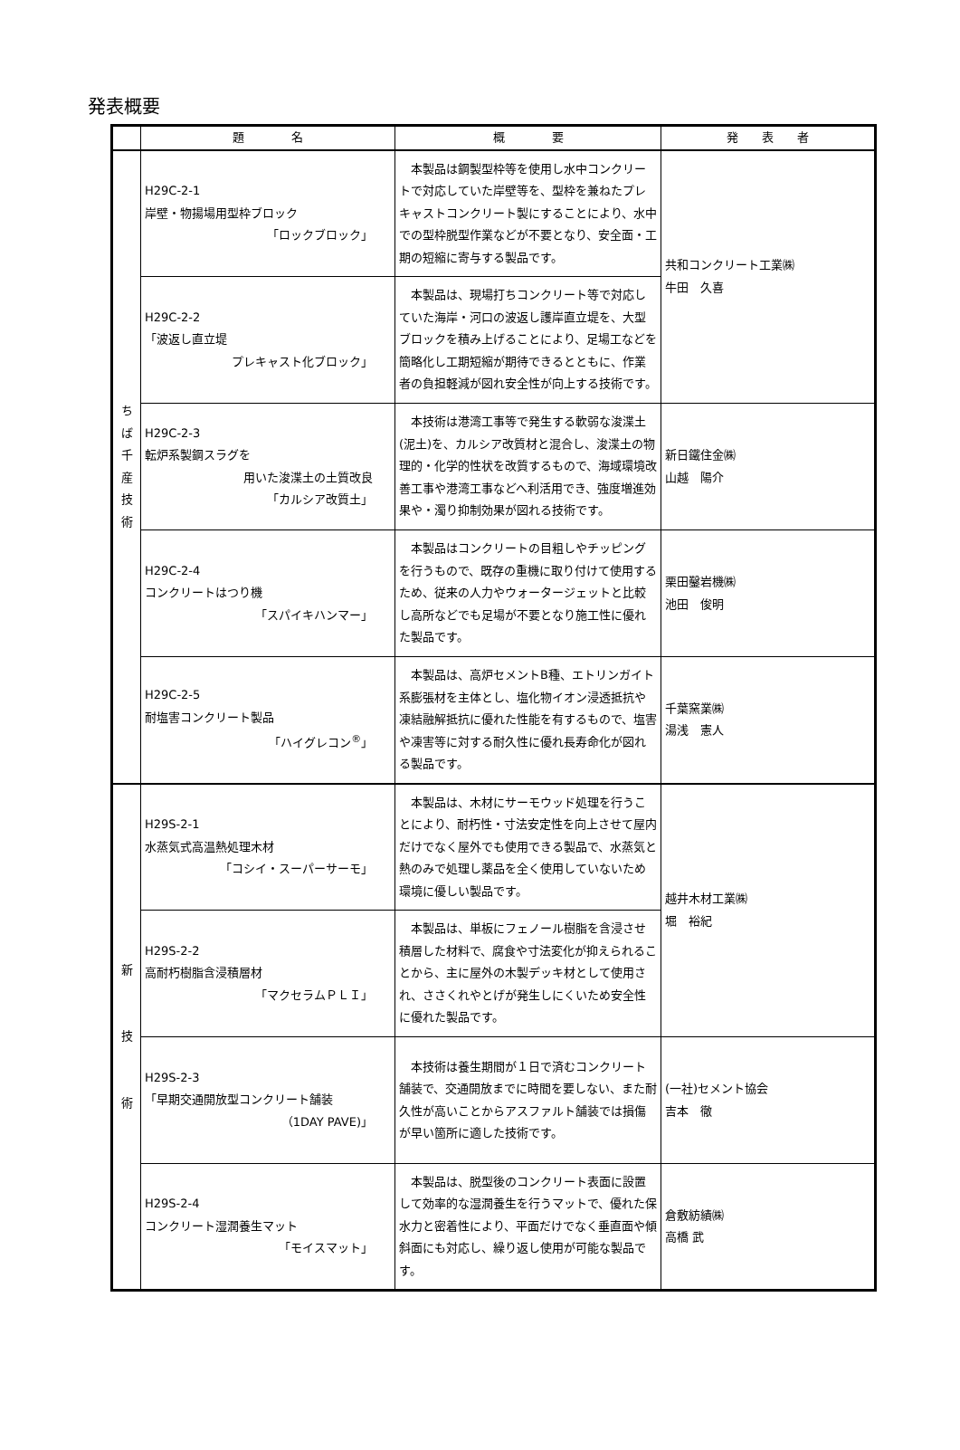発表概要
| | 題 名 | 概 要 | 発 表 者 |
| --- | --- | --- | --- |
| ち ば 千 産 技 術 | H29C-2-1 岸壁・物揚場用型枠ブロック 「ロックブロック」 | 本製品は鋼製型枠等を使用し水中コンクリートで対応していた岸壁等を、型枠を兼ねたプレキャストコンクリート製にすることにより、水中での型枠脱型作業などが不要となり、安全面・工期の短縮に寄与する製品です。 | 共和コンクリート工業㈱ 牛田 久喜 |
| | H29C-2-2 「波返し直立堤 プレキャスト化ブロック」 | 本製品は、現場打ちコンクリート等で対応していた海岸・河口の波返し護岸直立堤を、大型ブロックを積み上げることにより、足場工などを簡略化し工期短縮が期待できるとともに、作業者の負担軽減が図れ安全性が向上する技術です。 | |
| | H29C-2-3 転炉系製鋼スラグを 用いた浚渫土の土質改良 「カルシア改質土」 | 本技術は港湾工事等で発生する軟弱な浚渫土(泥土)を、カルシア改質材と混合し、浚渫土の物理的・化学的性状を改質するもので、海域環境改善工事や港湾工事などへ利活用でき、強度増進効果や・濁り抑制効果が図れる技術です。 | 新日鐵住金㈱ 山越 陽介 |
| | H29C-2-4 コンクリートはつり機 「スパイキハンマー」 | 本製品はコンクリートの目粗しやチッピングを行うもので、既存の重機に取り付けて使用するため、従来の人力やウォータージェットと比較し高所などでも足場が不要となり施工性に優れた製品です。 | 栗田鑿岩機㈱ 池田 俊明 |
| | H29C-2-5 耐塩害コンクリート製品 「ハイグレコン<sup>®</sup>」 | 本製品は、高炉セメントB種、エトリンガイト系膨張材を主体とし、塩化物イオン浸透抵抗や凍結融解抵抗に優れた性能を有するもので、塩害や凍害等に対する耐久性に優れ長寿命化が図れる製品です。 | 千葉窯業㈱ 湯浅 憲人 |
| 新 技 術 | H29S-2-1 水蒸気式高温熱処理木材 「コシイ・スーパーサーモ」 | 本製品は、木材にサーモウッド処理を行うことにより、耐朽性・寸法安定性を向上させて屋内だけでなく屋外でも使用できる製品で、水蒸気と熱のみで処理し薬品を全く使用していないため環境に優しい製品です。 | 越井木材工業㈱ 堀 裕紀 |
| | H29S-2-2 高耐朽樹脂含浸積層材 「マクセラムＰＬＩ」 | 本製品は、単板にフェノール樹脂を含浸させ積層した材料で、腐食や寸法変化が抑えられることから、主に屋外の木製デッキ材として使用され、ささくれやとげが発生しにくいため安全性に優れた製品です。 | |
| | H29S-2-3 「早期交通開放型コンクリート舗装 （1DAY PAVE)」 | 本技術は養生期間が１日で済むコンクリート舗装で、交通開放までに時間を要しない、また耐久性が高いことからアスファルト舗装では損傷が早い箇所に適した技術です。 | (一社)セメント協会 吉本 徹 |
| | H29S-2-4 コンクリート湿潤養生マット 「モイスマット」 | 本製品は、脱型後のコンクリート表面に設置して効率的な湿潤養生を行うマットで、優れた保水力と密着性により、平面だけでなく垂直面や傾斜面にも対応し、繰り返し使用が可能な製品です。 | 倉敷紡績㈱ 高橋 武 |